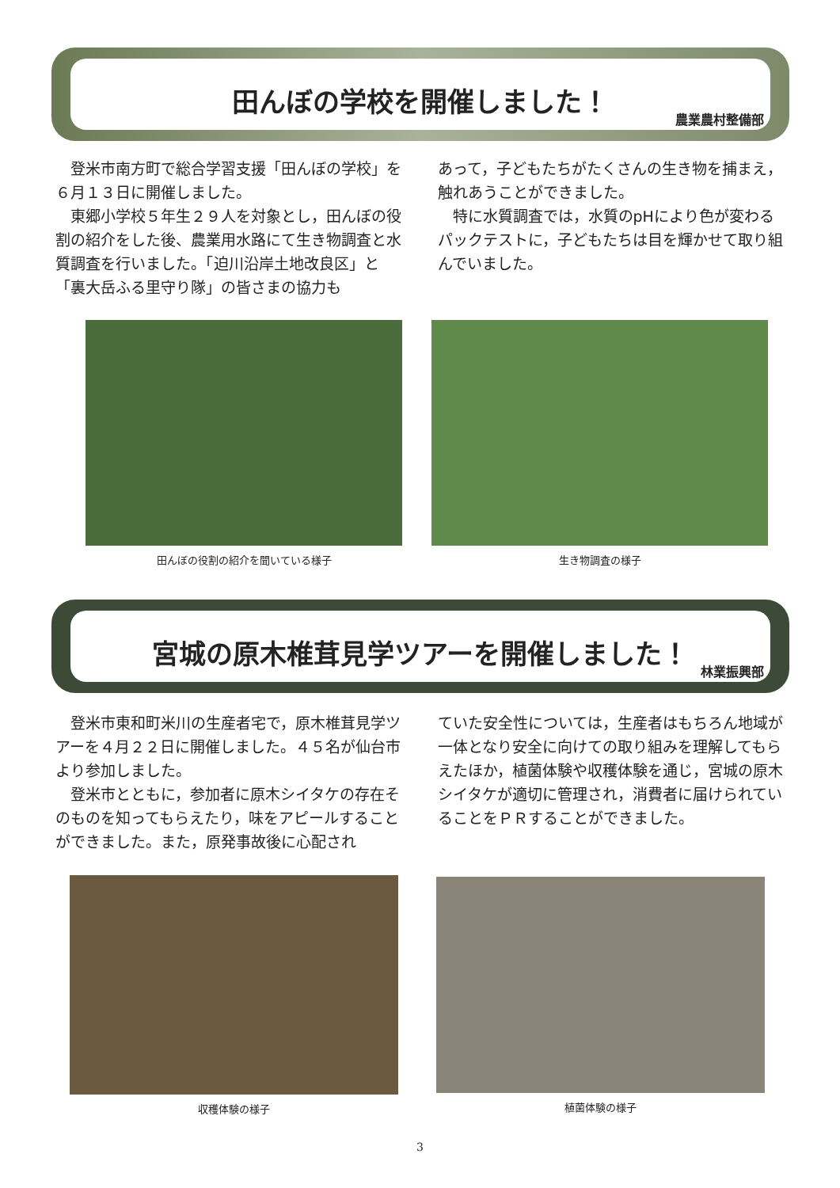田んぼの学校を開催しました！
農業農村整備部
　登米市南方町で総合学習支援「田んぼの学校」を６月１３日に開催しました。
　東郷小学校５年生２９人を対象とし，田んぼの役割の紹介をした後、農業用水路にて生き物調査と水質調査を行いました。「迫川沿岸土地改良区」と「裏大岳ふる里守り隊」の皆さまの協力も
あって，子どもたちがたくさんの生き物を捕まえ，触れあうことができました。
　特に水質調査では，水質のpHにより色が変わるパックテストに，子どもたちは目を輝かせて取り組んでいました。
田んぼの役割の紹介を聞いている様子 生き物調査の様子
宮城の原木椎茸見学ツアーを開催しました！
林業振興部
　登米市東和町米川の生産者宅で，原木椎茸見学ツアーを４月２２日に開催しました。４５名が仙台市より参加しました。
　登米市とともに，参加者に原木シイタケの存在そのものを知ってもらえたり，味をアピールすることができました。また，原発事故後に心配され
ていた安全性については，生産者はもちろん地域が一体となり安全に向けての取り組みを理解してもらえたほか，植菌体験や収穫体験を通じ，宮城の原木シイタケが適切に管理され，消費者に届けられていることをＰＲすることができました。
収穫体験の様子 植菌体験の様子
3